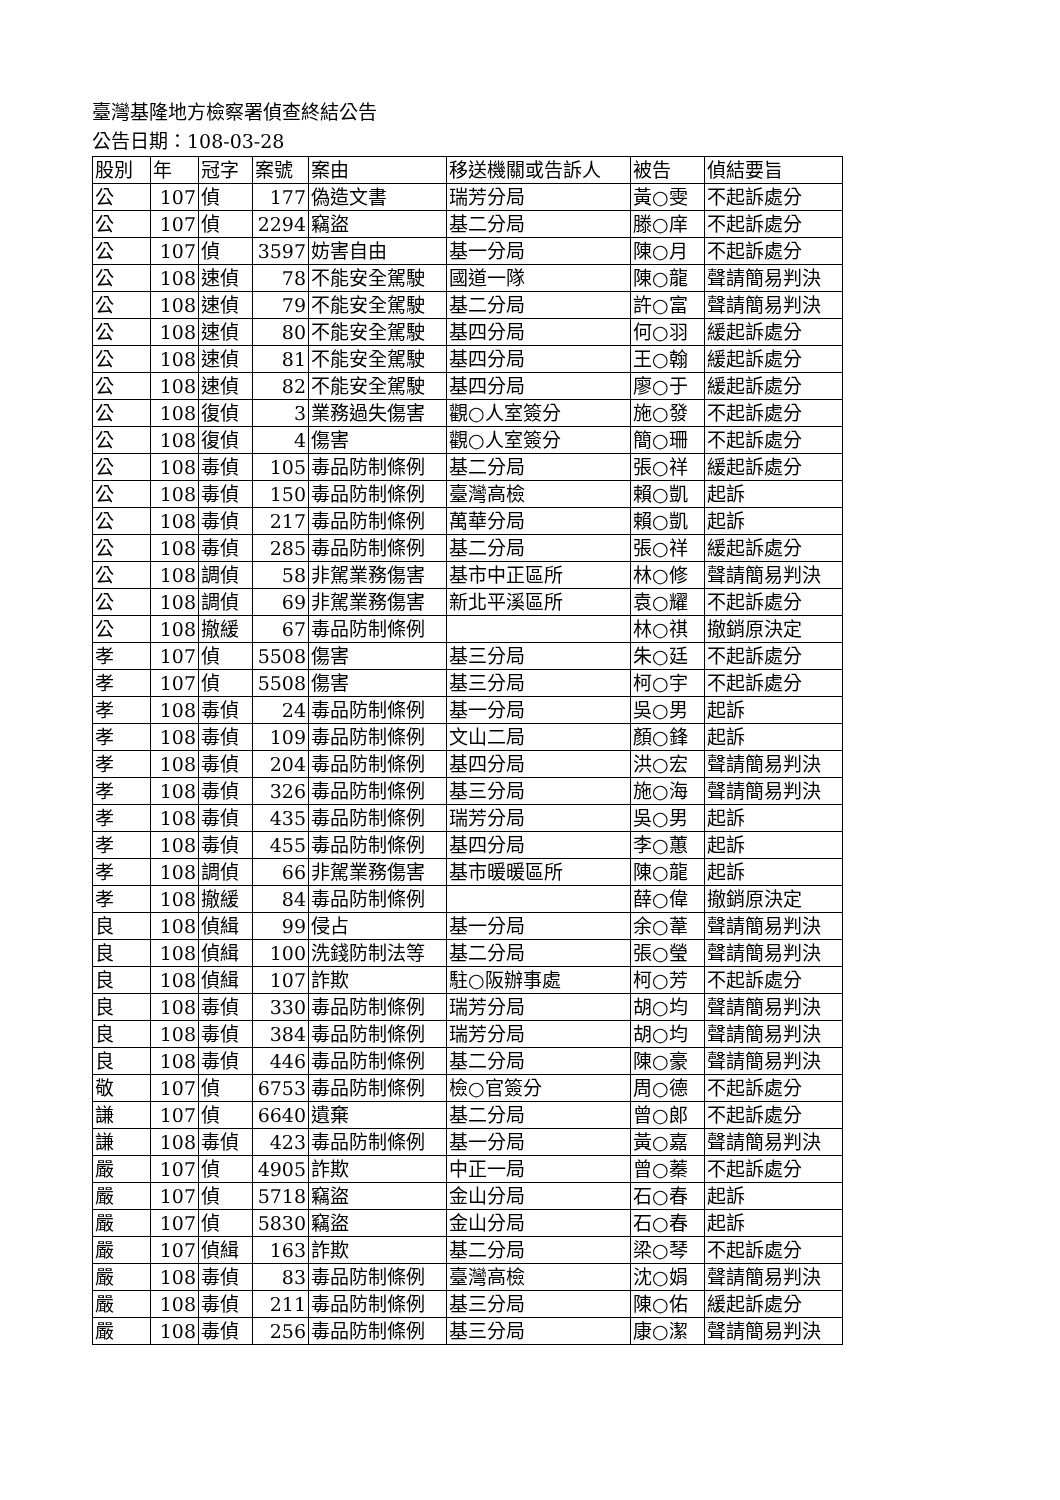臺灣基隆地方檢察署偵查終結公告
公告日期：108-03-28
| 股別 | 年 | 冠字 | 案號 | 案由 | 移送機關或告訴人 | 被告 | 偵結要旨 |
| 公 | 107 | 偵 | 177 | 偽造文書 | 瑞芳分局 | 黃○雯 | 不起訴處分 |
| 公 | 107 | 偵 | 2294 | 竊盜 | 基二分局 | 滕○庠 | 不起訴處分 |
| 公 | 107 | 偵 | 3597 | 妨害自由 | 基一分局 | 陳○月 | 不起訴處分 |
| 公 | 108 | 速偵 | 78 | 不能安全駕駛 | 國道一隊 | 陳○龍 | 聲請簡易判決 |
| 公 | 108 | 速偵 | 79 | 不能安全駕駛 | 基二分局 | 許○富 | 聲請簡易判決 |
| 公 | 108 | 速偵 | 80 | 不能安全駕駛 | 基四分局 | 何○羽 | 緩起訴處分 |
| 公 | 108 | 速偵 | 81 | 不能安全駕駛 | 基四分局 | 王○翰 | 緩起訴處分 |
| 公 | 108 | 速偵 | 82 | 不能安全駕駛 | 基四分局 | 廖○于 | 緩起訴處分 |
| 公 | 108 | 復偵 | 3 | 業務過失傷害 | 觀○人室簽分 | 施○發 | 不起訴處分 |
| 公 | 108 | 復偵 | 4 | 傷害 | 觀○人室簽分 | 簡○珊 | 不起訴處分 |
| 公 | 108 | 毒偵 | 105 | 毒品防制條例 | 基二分局 | 張○祥 | 緩起訴處分 |
| 公 | 108 | 毒偵 | 150 | 毒品防制條例 | 臺灣高檢 | 賴○凱 | 起訴 |
| 公 | 108 | 毒偵 | 217 | 毒品防制條例 | 萬華分局 | 賴○凱 | 起訴 |
| 公 | 108 | 毒偵 | 285 | 毒品防制條例 | 基二分局 | 張○祥 | 緩起訴處分 |
| 公 | 108 | 調偵 | 58 | 非駕業務傷害 | 基市中正區所 | 林○修 | 聲請簡易判決 |
| 公 | 108 | 調偵 | 69 | 非駕業務傷害 | 新北平溪區所 | 袁○耀 | 不起訴處分 |
| 公 | 108 | 撤緩 | 67 | 毒品防制條例 | | 林○祺 | 撤銷原決定 |
| 孝 | 107 | 偵 | 5508 | 傷害 | 基三分局 | 朱○廷 | 不起訴處分 |
| 孝 | 107 | 偵 | 5508 | 傷害 | 基三分局 | 柯○宇 | 不起訴處分 |
| 孝 | 108 | 毒偵 | 24 | 毒品防制條例 | 基一分局 | 吳○男 | 起訴 |
| 孝 | 108 | 毒偵 | 109 | 毒品防制條例 | 文山二局 | 顏○鋒 | 起訴 |
| 孝 | 108 | 毒偵 | 204 | 毒品防制條例 | 基四分局 | 洪○宏 | 聲請簡易判決 |
| 孝 | 108 | 毒偵 | 326 | 毒品防制條例 | 基三分局 | 施○海 | 聲請簡易判決 |
| 孝 | 108 | 毒偵 | 435 | 毒品防制條例 | 瑞芳分局 | 吳○男 | 起訴 |
| 孝 | 108 | 毒偵 | 455 | 毒品防制條例 | 基四分局 | 李○蕙 | 起訴 |
| 孝 | 108 | 調偵 | 66 | 非駕業務傷害 | 基市暖暖區所 | 陳○龍 | 起訴 |
| 孝 | 108 | 撤緩 | 84 | 毒品防制條例 | | 薛○偉 | 撤銷原決定 |
| 良 | 108 | 偵緝 | 99 | 侵占 | 基一分局 | 余○葦 | 聲請簡易判決 |
| 良 | 108 | 偵緝 | 100 | 洗錢防制法等 | 基二分局 | 張○瑩 | 聲請簡易判決 |
| 良 | 108 | 偵緝 | 107 | 詐欺 | 駐○阪辦事處 | 柯○芳 | 不起訴處分 |
| 良 | 108 | 毒偵 | 330 | 毒品防制條例 | 瑞芳分局 | 胡○均 | 聲請簡易判決 |
| 良 | 108 | 毒偵 | 384 | 毒品防制條例 | 瑞芳分局 | 胡○均 | 聲請簡易判決 |
| 良 | 108 | 毒偵 | 446 | 毒品防制條例 | 基二分局 | 陳○豪 | 聲請簡易判決 |
| 敬 | 107 | 偵 | 6753 | 毒品防制條例 | 檢○官簽分 | 周○德 | 不起訴處分 |
| 謙 | 107 | 偵 | 6640 | 遺棄 | 基二分局 | 曾○郎 | 不起訴處分 |
| 謙 | 108 | 毒偵 | 423 | 毒品防制條例 | 基一分局 | 黃○嘉 | 聲請簡易判決 |
| 嚴 | 107 | 偵 | 4905 | 詐欺 | 中正一局 | 曾○蓁 | 不起訴處分 |
| 嚴 | 107 | 偵 | 5718 | 竊盜 | 金山分局 | 石○春 | 起訴 |
| 嚴 | 107 | 偵 | 5830 | 竊盜 | 金山分局 | 石○春 | 起訴 |
| 嚴 | 107 | 偵緝 | 163 | 詐欺 | 基二分局 | 梁○琴 | 不起訴處分 |
| 嚴 | 108 | 毒偵 | 83 | 毒品防制條例 | 臺灣高檢 | 沈○娟 | 聲請簡易判決 |
| 嚴 | 108 | 毒偵 | 211 | 毒品防制條例 | 基三分局 | 陳○佑 | 緩起訴處分 |
| 嚴 | 108 | 毒偵 | 256 | 毒品防制條例 | 基三分局 | 康○潔 | 聲請簡易判決 |